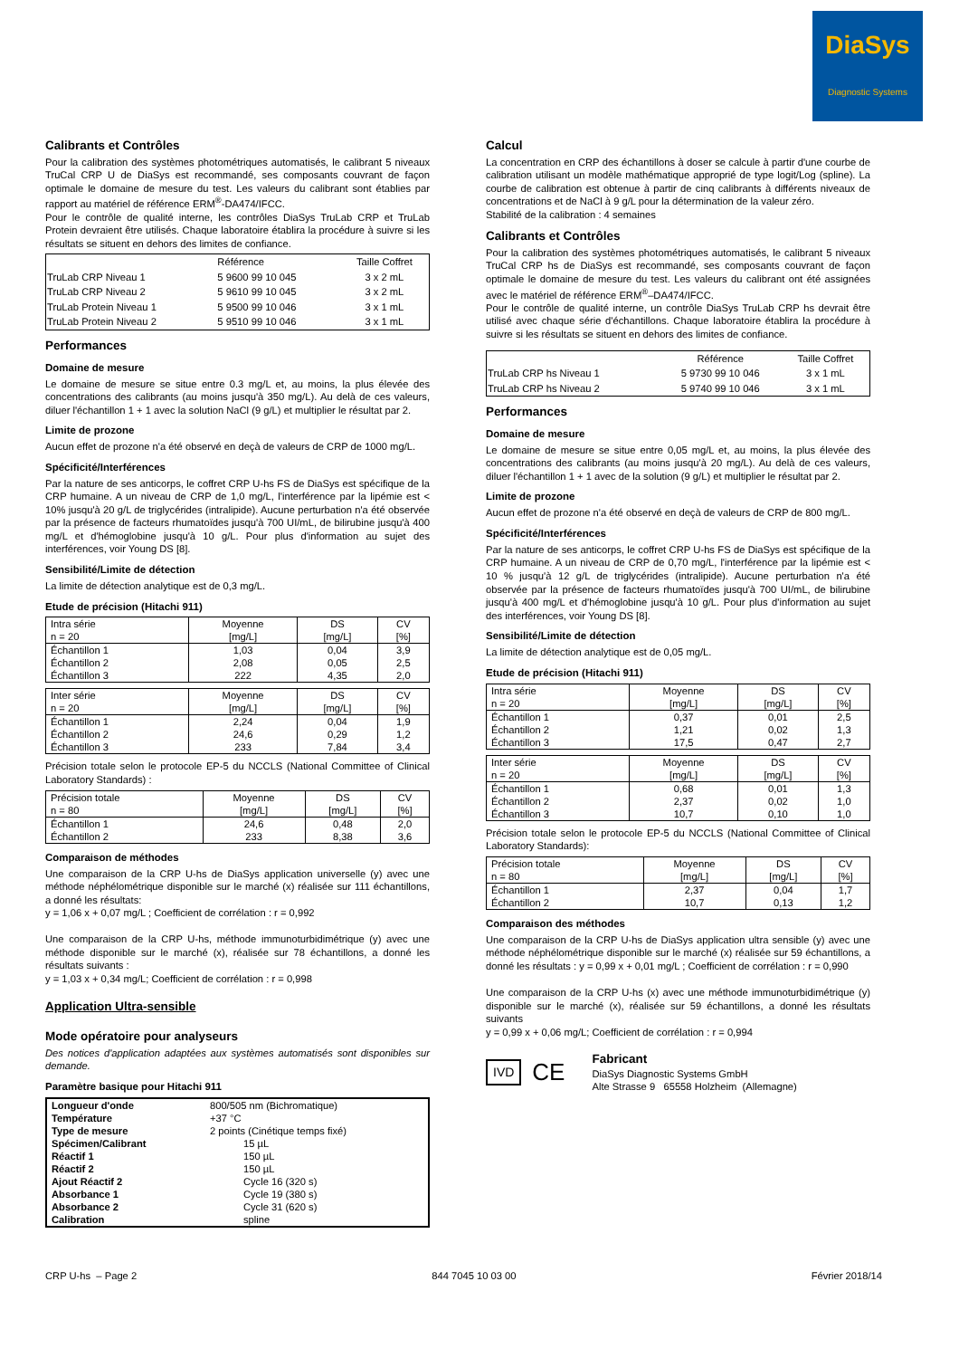DiaSys
Diagnostic Systems
Calibrants et Contrôles
Pour la calibration des systèmes photométriques automatisés, le calibrant 5 niveaux TruCal CRP U de DiaSys est recommandé, ses composants couvrant de façon optimale le domaine de mesure du test. Les valeurs du calibrant sont établies par rapport au matériel de référence ERM<sup>®</sup>-DA474/IFCC.
Pour le contrôle de qualité interne, les contrôles DiaSys TruLab CRP et TruLab Protein devraient être utilisés. Chaque laboratoire établira la procédure à suivre si les résultats se situent en dehors des limites de confiance.
| | Référence | Taille Coffret |
| TruLab CRP Niveau 1 | 5 9600 99 10 045 | 3 x 2 mL |
| TruLab CRP Niveau 2 | 5 9610 99 10 045 | 3 x 2 mL |
| TruLab Protein Niveau 1 | 5 9500 99 10 046 | 3 x 1 mL |
| TruLab Protein Niveau 2 | 5 9510 99 10 046 | 3 x 1 mL |
Performances
Domaine de mesure
Le domaine de mesure se situe entre 0.3 mg/L et, au moins, la plus élevée des concentrations des calibrants (au moins jusqu'à 350 mg/L). Au delà de ces valeurs, diluer l'échantillon 1 + 1 avec la solution NaCl (9 g/L) et multiplier le résultat par 2.
Limite de prozone
Aucun effet de prozone n'a été observé en deçà de valeurs de CRP de 1000 mg/L.
Spécificité/Interférences
Par la nature de ses anticorps, le coffret CRP U-hs FS de DiaSys est spécifique de la CRP humaine. A un niveau de CRP de 1,0 mg/L, l'interférence par la lipémie est < 10% jusqu'à 20 g/L de triglycérides (intralipide). Aucune perturbation n'a été observée par la présence de facteurs rhumatoïdes jusqu'à 700 UI/mL, de bilirubine jusqu'à 400 mg/L et d'hémoglobine jusqu'à 10 g/L. Pour plus d'information au sujet des interférences, voir Young DS [8].
Sensibilité/Limite de détection
La limite de détection analytique est de 0,3 mg/L.
Etude de précision (Hitachi 911)
| Intra série n = 20 | Moyenne [mg/L] | DS [mg/L] | CV [%] |
| Échantillon 1 Échantillon 2 Échantillon 3 | 1,03 2,08 222 | 0,04 0,05 4,35 | 3,9 2,5 2,0 |
| Inter série n = 20 | Moyenne [mg/L] | DS [mg/L] | CV [%] |
| Échantillon 1 Échantillon 2 Échantillon 3 | 2,24 24,6 233 | 0,04 0,29 7,84 | 1,9 1,2 3,4 |
Précision totale selon le protocole EP-5 du NCCLS (National Committee of Clinical Laboratory Standards) :
| Précision totale n = 80 | Moyenne [mg/L] | DS [mg/L] | CV [%] |
| Échantillon 1 Échantillon 2 | 24,6 233 | 0,48 8,38 | 2,0 3,6 |
Comparaison de méthodes
Une comparaison de la CRP U-hs de DiaSys application universelle (y) avec une méthode néphélométrique disponible sur le marché (x) réalisée sur 111 échantillons, a donné les résultats:
y = 1,06 x + 0,07 mg/L ; Coefficient de corrélation : r = 0,992
Une comparaison de la CRP U-hs, méthode immunoturbidimétrique (y) avec une méthode disponible sur le marché (x), réalisée sur 78 échantillons, a donné les résultats suivants :
y = 1,03 x + 0,34 mg/L; Coefficient de corrélation : r = 0,998
Application Ultra-sensible
Mode opératoire pour analyseurs
Des notices d'application adaptées aux systèmes automatisés sont disponibles sur demande.
Paramètre basique pour Hitachi 911
| Longueur d'onde | 800/505 nm (Bichromatique) |
| Température | +37 °C |
| Type de mesure | 2 points (Cinétique temps fixé) |
| Spécimen/Calibrant | 15 µL |
| Réactif 1 | 150 µL |
| Réactif 2 | 150 µL |
| Ajout Réactif 2 | Cycle 16 (320 s) |
| Absorbance 1 | Cycle 19 (380 s) |
| Absorbance 2 | Cycle 31 (620 s) |
| Calibration | spline |
Calcul
La concentration en CRP des échantillons à doser se calcule à partir d'une courbe de calibration utilisant un modèle mathématique approprié de type logit/Log (spline). La courbe de calibration est obtenue à partir de cinq calibrants à différents niveaux de concentrations et de NaCl à 9 g/L pour la détermination de la valeur zéro.
Stabilité de la calibration : 4 semaines
Calibrants et Contrôles
Pour la calibration des systèmes photométriques automatisés, le calibrant 5 niveaux TruCal CRP hs de DiaSys est recommandé, ses composants couvrant de façon optimale le domaine de mesure du test. Les valeurs du calibrant ont été assignées avec le matériel de référence ERM<sup>®</sup>–DA474/IFCC.
Pour le contrôle de qualité interne, un contrôle DiaSys TruLab CRP hs devrait être utilisé avec chaque série d'échantillons. Chaque laboratoire établira la procédure à suivre si les résultats se situent en dehors des limites de confiance.
| | Référence | Taille Coffret |
| TruLab CRP hs Niveau 1 | 5 9730 99 10 046 | 3 x 1 mL |
| TruLab CRP hs Niveau 2 | 5 9740 99 10 046 | 3 x 1 mL |
Performances
Domaine de mesure
Le domaine de mesure se situe entre 0,05 mg/L et, au moins, la plus élevée des concentrations des calibrants (au moins jusqu'à 20 mg/L). Au delà de ces valeurs, diluer l'échantillon 1 + 1 avec de la solution (9 g/L) et multiplier le résultat par 2.
Limite de prozone
Aucun effet de prozone n'a été observé en deçà de valeurs de CRP de 800 mg/L.
Spécificité/Interférences
Par la nature de ses anticorps, le coffret CRP U-hs FS de DiaSys est spécifique de la CRP humaine. A un niveau de CRP de 0,70 mg/L, l'interférence par la lipémie est < 10 % jusqu'à 12 g/L de triglycérides (intralipide). Aucune perturbation n'a été observée par la présence de facteurs rhumatoïdes jusqu'à 700 UI/mL, de bilirubine jusqu'à 400 mg/L et d'hémoglobine jusqu'à 10 g/L. Pour plus d'information au sujet des interférences, voir Young DS [8].
Sensibilité/Limite de détection
La limite de détection analytique est de 0,05 mg/L.
Etude de précision (Hitachi 911)
| Intra série n = 20 | Moyenne [mg/L] | DS [mg/L] | CV [%] |
| Échantillon 1 Échantillon 2 Échantillon 3 | 0,37 1,21 17,5 | 0,01 0,02 0,47 | 2,5 1,3 2,7 |
| Inter série n = 20 | Moyenne [mg/L] | DS [mg/L] | CV [%] |
| Échantillon 1 Échantillon 2 Échantillon 3 | 0,68 2,37 10,7 | 0,01 0,02 0,10 | 1,3 1,0 1,0 |
Précision totale selon le protocole EP-5 du NCCLS (National Committee of Clinical Laboratory Standards):
| Précision totale n = 80 | Moyenne [mg/L] | DS [mg/L] | CV [%] |
| Échantillon 1 Échantillon 2 | 2,37 10,7 | 0,04 0,13 | 1,7 1,2 |
Comparaison des méthodes
Une comparaison de la CRP U-hs de DiaSys application ultra sensible (y) avec une méthode néphélométrique disponible sur le marché (x) réalisée sur 59 échantillons, a donné les résultats : y = 0,99 x + 0,01 mg/L ; Coefficient de corrélation : r = 0,990
Une comparaison de la CRP U-hs (x) avec une méthode immunoturbidimétrique (y) disponible sur le marché (x), réalisée sur 59 échantillons, a donné les résultats suivants
y = 0,99 x + 0,06 mg/L; Coefficient de corrélation : r = 0,994
IVD
C​E
Fabricant
DiaSys Diagnostic Systems GmbH
Alte Strasse 9 65558 Holzheim (Allemagne)
CRP U-hs – Page 2 844 7045 10 03 00 Février 2018/14